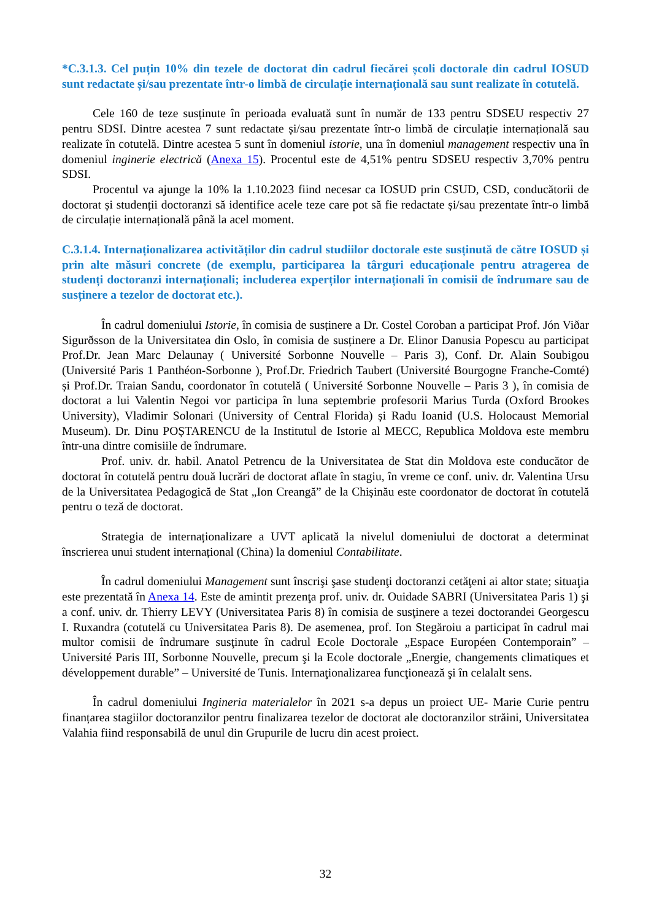*C.3.1.3. Cel puțin 10% din tezele de doctorat din cadrul fiecărei școli doctorale din cadrul IOSUD sunt redactate și/sau prezentate într-o limbă de circulație internațională sau sunt realizate în cotutelă.
Cele 160 de teze susținute în perioada evaluată sunt în număr de 133 pentru SDSEU respectiv 27 pentru SDSI. Dintre acestea 7 sunt redactate și/sau prezentate într-o limbă de circulație internațională sau realizate în cotutelă. Dintre acestea 5 sunt în domeniul istorie, una în domeniul management respectiv una în domeniul inginerie electrică (Anexa 15). Procentul este de 4,51% pentru SDSEU respectiv 3,70% pentru SDSI.
Procentul va ajunge la 10% la 1.10.2023 fiind necesar ca IOSUD prin CSUD, CSD, conducătorii de doctorat și studenții doctoranzi să identifice acele teze care pot să fie redactate și/sau prezentate într-o limbă de circulație internațională până la acel moment.
C.3.1.4. Internaționalizarea activităților din cadrul studiilor doctorale este susținută de către IOSUD și prin alte măsuri concrete (de exemplu, participarea la târguri educaționale pentru atragerea de studenți doctoranzi internaționali; includerea experților internaționali în comisii de îndrumare sau de susținere a tezelor de doctorat etc.).
În cadrul domeniului Istorie, în comisia de susținere a Dr. Costel Coroban a participat Prof. Jón Viðar Sigurðsson de la Universitatea din Oslo, în comisia de susținere a Dr. Elinor Danusia Popescu au participat Prof.Dr. Jean Marc Delaunay ( Université Sorbonne Nouvelle – Paris 3), Conf. Dr. Alain Soubigou (Université Paris 1 Panthéon-Sorbonne ), Prof.Dr. Friedrich Taubert (Université Bourgogne Franche-Comté) și Prof.Dr. Traian Sandu, coordonator în cotutelă ( Université Sorbonne Nouvelle – Paris 3 ), în comisia de doctorat a lui Valentin Negoi vor participa în luna septembrie profesorii Marius Turda (Oxford Brookes University), Vladimir Solonari (University of Central Florida) și Radu Ioanid (U.S. Holocaust Memorial Museum). Dr. Dinu POȘTARENCU de la Institutul de Istorie al MECC, Republica Moldova este membru într-una dintre comisiile de îndrumare.
Prof. univ. dr. habil. Anatol Petrencu de la Universitatea de Stat din Moldova este conducător de doctorat în cotutelă pentru două lucrări de doctorat aflate în stagiu, în vreme ce conf. univ. dr. Valentina Ursu de la Universitatea Pedagogică de Stat „Ion Creangă” de la Chișinău este coordonator de doctorat în cotutelă pentru o teză de doctorat.
Strategia de internaționalizare a UVT aplicată la nivelul domeniului de doctorat a determinat înscrierea unui student internațional (China) la domeniul Contabilitate.
În cadrul domeniului Management sunt înscrişi şase studenţi doctoranzi cetăţeni ai altor state; situaţia este prezentată în Anexa 14. Este de amintit prezenţa prof. univ. dr. Ouidade SABRI (Universitatea Paris 1) şi a conf. univ. dr. Thierry LEVY (Universitatea Paris 8) în comisia de susţinere a tezei doctorandei Georgescu I. Ruxandra (cotutelă cu Universitatea Paris 8). De asemenea, prof. Ion Stegăroiu a participat în cadrul mai multor comisii de îndrumare susţinute în cadrul Ecole Doctorale „Espace Européen Contemporain” – Université Paris III, Sorbonne Nouvelle, precum şi la Ecole doctorale „Energie, changements climatiques et développement durable” – Université de Tunis. Internaţionalizarea funcţionează şi în celalalt sens.
În cadrul domeniului Ingineria materialelor în 2021 s-a depus un proiect UE- Marie Curie pentru finanțarea stagiilor doctoranzilor pentru finalizarea tezelor de doctorat ale doctoranzilor străini, Universitatea Valahia fiind responsabilă de unul din Grupurile de lucru din acest proiect.
32